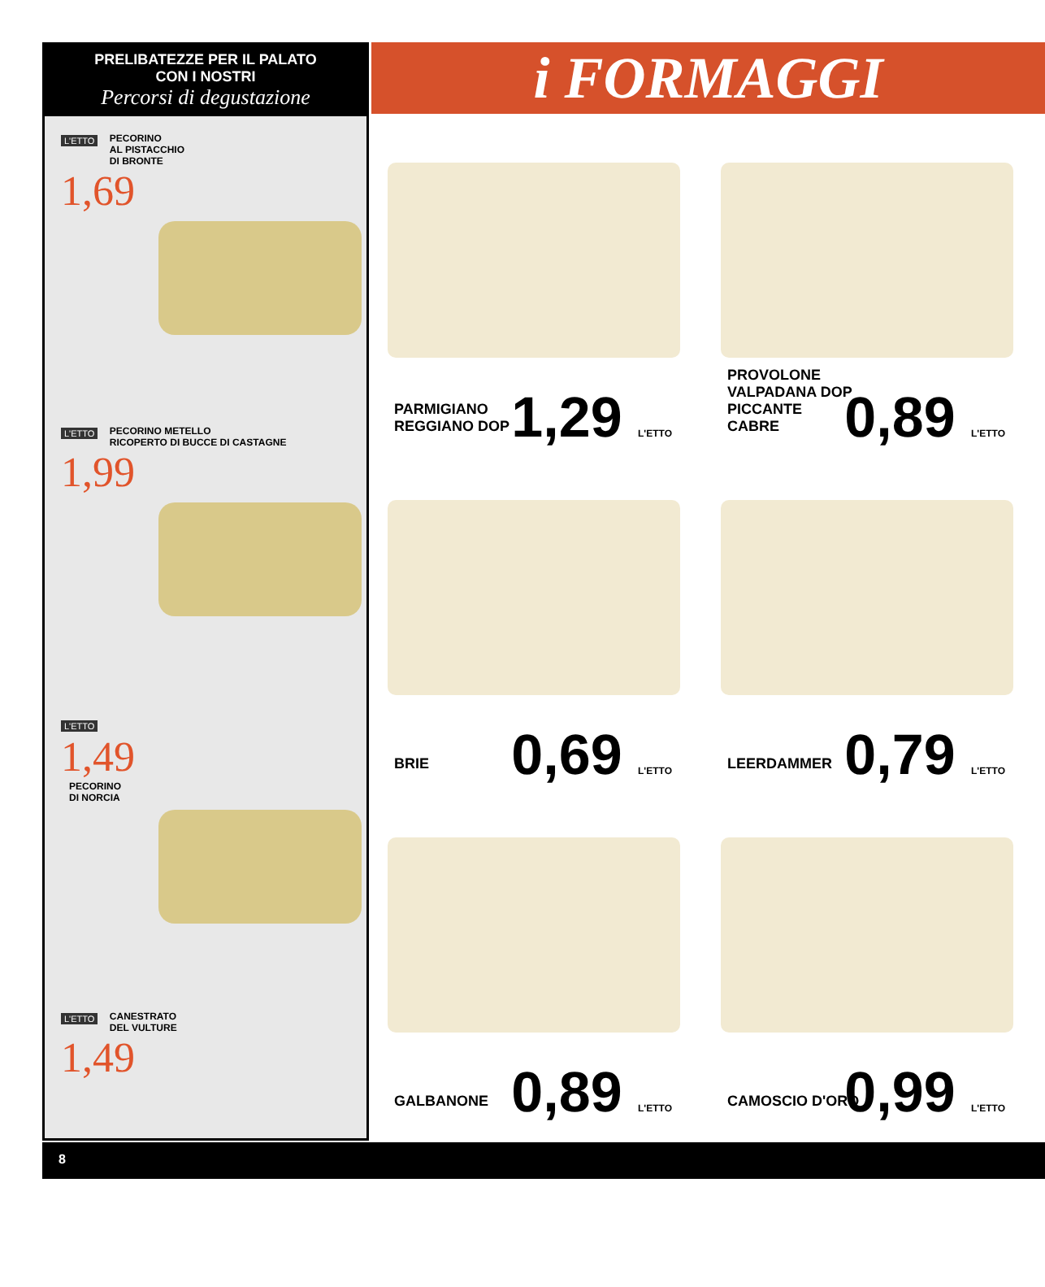PRELIBATEZZE PER IL PALATO
CON I NOSTRI
Percorsi di degustazione
L'ETTO PECORINO
AL PISTACCHIO
DI BRONTE
1,69
L'ETTO PECORINO METELLO
RICOPERTO DI BUCCE DI CASTAGNE
1,99
L'ETTO
1,49
PECORINO
DI NORCIA
L'ETTO CANESTRATO
DEL VULTURE
1,49
i FORMAGGI
PARMIGIANO
REGGIANO DOP
1,29 L'ETTO
PROVOLONE
VALPADANA DOP
PICCANTE
CABRE
0,89 L'ETTO
BRIE 0,69 L'ETTO
LEERDAMMER 0,79 L'ETTO
GALBANONE 0,89 L'ETTO
CAMOSCIO D'ORO 0,99 L'ETTO
8